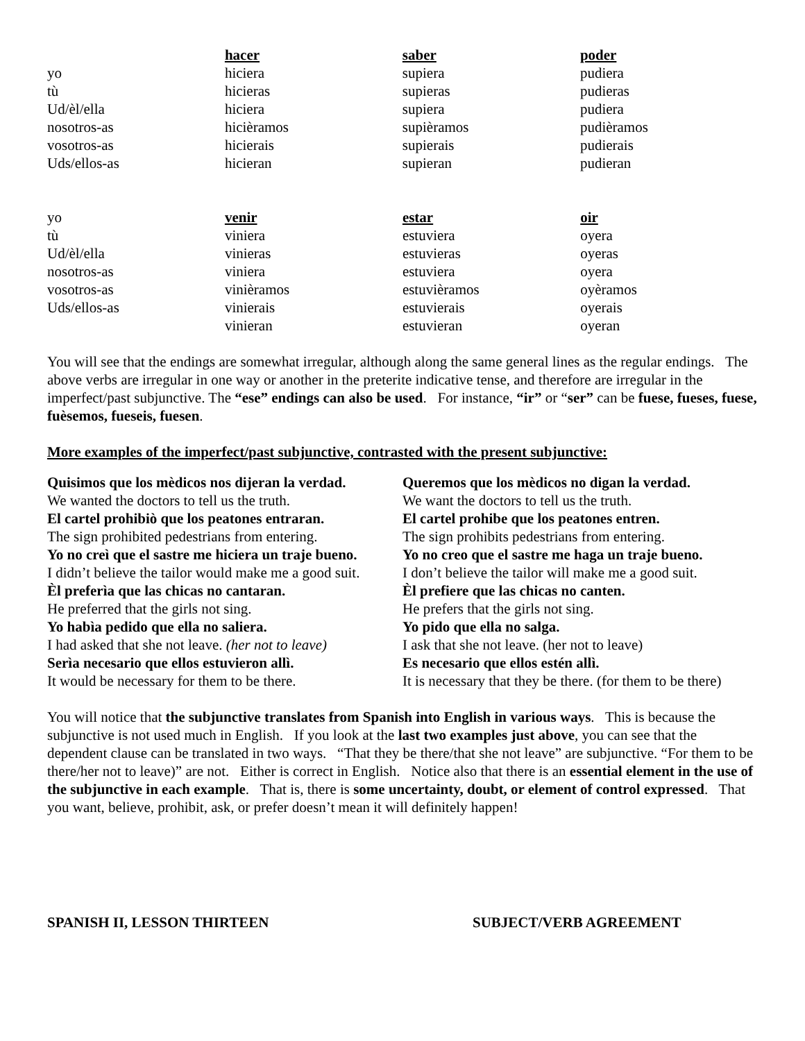| | hacer | saber | poder |
| --- | --- | --- | --- |
| yo | hiciera | supiera | pudiera |
| tù | hicieras | supieras | pudieras |
| Ud/èl/ella | hiciera | supiera | pudiera |
| nosotros-as | hicièramos | supièramos | pudièramos |
| vosotros-as | hicierais | supierais | pudierais |
| Uds/ellos-as | hicieran | supieran | pudieran |
| yo | venir | estar | oir |
| tù | viniera | estuviera | oyera |
| Ud/èl/ella | vinieras | estuvieras | oyeras |
| nosotros-as | viniera | estuviera | oyera |
| vosotros-as | vinièramos | estuvièramos | oyèramos |
| Uds/ellos-as | vinierais | estuvierais | oyerais |
| | vinieran | estuvieran | oyeran |
You will see that the endings are somewhat irregular, although along the same general lines as the regular endings. The above verbs are irregular in one way or another in the preterite indicative tense, and therefore are irregular in the imperfect/past subjunctive. The “ese” endings can also be used. For instance, “ir” or “ser” can be fuese, fueses, fuese, fuèsemos, fueseis, fuesen.
More examples of the imperfect/past subjunctive, contrasted with the present subjunctive:
| Quisimos que los mèdicos nos dijeran la verdad. | Queremos que los mèdicos no digan la verdad. |
| We wanted the doctors to tell us the truth. | We want the doctors to tell us the truth. |
| El cartel prohibiò que los peatones entraran. | El cartel prohibe que los peatones entren. |
| The sign prohibited pedestrians from entering. | The sign prohibits pedestrians from entering. |
| Yo no creì que el sastre me hiciera un traje bueno. | Yo no creo que el sastre me haga un traje bueno. |
| I didn’t believe the tailor would make me a good suit. | I don’t believe the tailor will make me a good suit. |
| Èl preferìa que las chicas no cantaran. | Èl prefiere que las chicas no canten. |
| He preferred that the girls not sing. | He prefers that the girls not sing. |
| Yo habìa pedido que ella no saliera. | Yo pido que ella no salga. |
| I had asked that she not leave. (her not to leave) | I ask that she not leave. (her not to leave) |
| Serìa necesario que ellos estuvieron allì. | Es necesario que ellos estén allì. |
| It would be necessary for them to be there. | It is necessary that they be there. (for them to be there) |
You will notice that the subjunctive translates from Spanish into English in various ways. This is because the subjunctive is not used much in English. If you look at the last two examples just above, you can see that the dependent clause can be translated in two ways. “That they be there/that she not leave” are subjunctive. “For them to be there/her not to leave)” are not. Either is correct in English. Notice also that there is an essential element in the use of the subjunctive in each example. That is, there is some uncertainty, doubt, or element of control expressed. That you want, believe, prohibit, ask, or prefer doesn’t mean it will definitely happen!
SPANISH II, LESSON THIRTEEN SUBJECT/VERB AGREEMENT